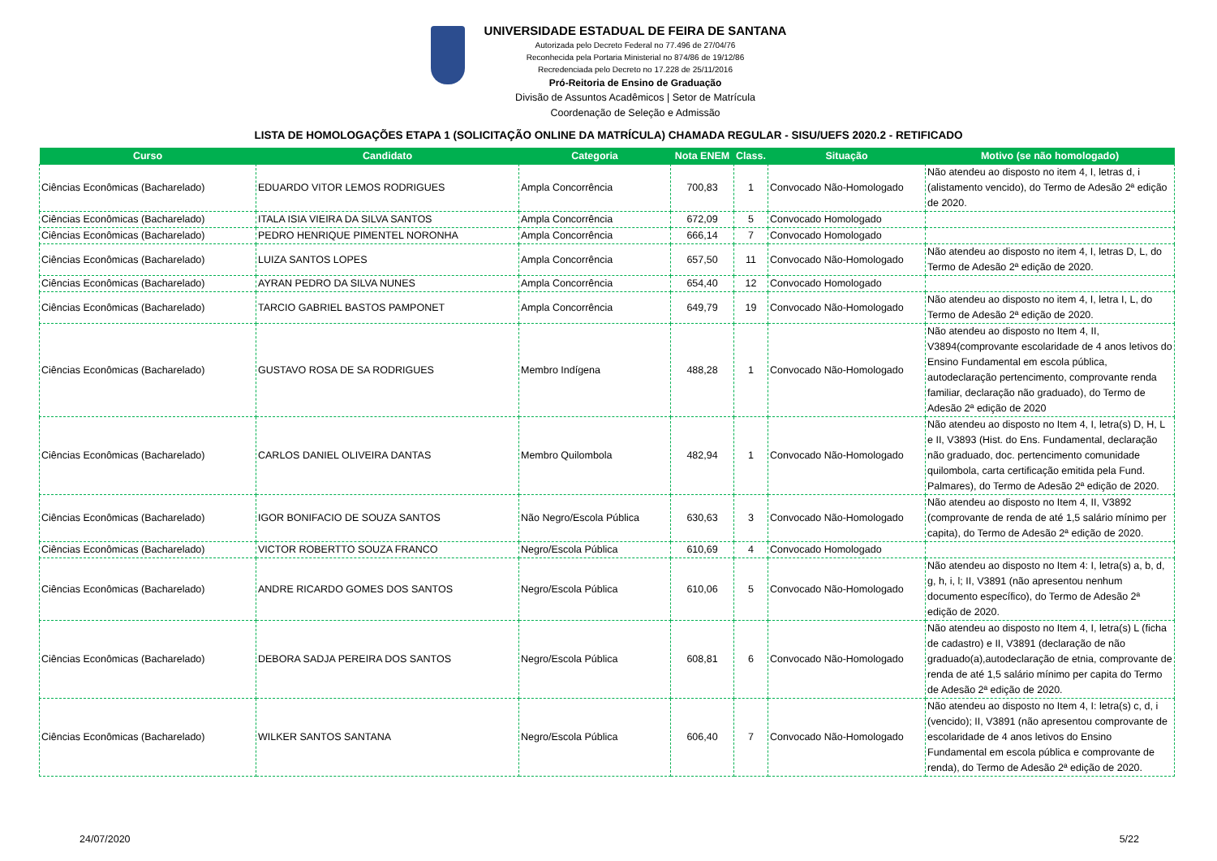UNIVERSIDADE ESTADUAL DE FEIRA DE SANTANA
Autorizada pelo Decreto Federal no 77.496 de 27/04/76
Reconhecida pela Portaria Ministerial no 874/86 de 19/12/86
Recredenciada pelo Decreto no 17.228 de 25/11/2016
Pró-Reitoria de Ensino de Graduação
Divisão de Assuntos Acadêmicos | Setor de Matrícula
Coordenação de Seleção e Admissão
LISTA DE HOMOLOGAÇÕES ETAPA 1 (SOLICITAÇÃO ONLINE DA MATRÍCULA) CHAMADA REGULAR - SISU/UEFS 2020.2 - RETIFICADO
| Curso | Candidato | Categoria | Nota ENEM | Class. | Situação | Motivo (se não homologado) |
| --- | --- | --- | --- | --- | --- | --- |
| Ciências Econômicas (Bacharelado) | EDUARDO VITOR LEMOS RODRIGUES | Ampla Concorrência | 700,83 | 1 | Convocado Não-Homologado | Não atendeu ao disposto no item 4, I, letras d, i (alistamento vencido), do Termo de Adesão 2ª edição de 2020. |
| Ciências Econômicas (Bacharelado) | ITALA ISIA VIEIRA DA SILVA SANTOS | Ampla Concorrência | 672,09 | 5 | Convocado Homologado | |
| Ciências Econômicas (Bacharelado) | PEDRO HENRIQUE PIMENTEL NORONHA | Ampla Concorrência | 666,14 | 7 | Convocado Homologado | |
| Ciências Econômicas (Bacharelado) | LUIZA SANTOS LOPES | Ampla Concorrência | 657,50 | 11 | Convocado Não-Homologado | Não atendeu ao disposto no item 4, I, letras D, L, do Termo de Adesão 2ª edição de 2020. |
| Ciências Econômicas (Bacharelado) | AYRAN PEDRO DA SILVA NUNES | Ampla Concorrência | 654,40 | 12 | Convocado Homologado | |
| Ciências Econômicas (Bacharelado) | TARCIO GABRIEL BASTOS PAMPONET | Ampla Concorrência | 649,79 | 19 | Convocado Não-Homologado | Não atendeu ao disposto no item 4, I, letra I, L, do Termo de Adesão 2ª edição de 2020. |
| Ciências Econômicas (Bacharelado) | GUSTAVO ROSA DE SA RODRIGUES | Membro Indígena | 488,28 | 1 | Convocado Não-Homologado | Não atendeu ao disposto no Item 4, II, V3894(comprovante escolaridade de 4 anos letivos do Ensino Fundamental em escola pública, autodeclaração pertencimento, comprovante renda familiar, declaração não graduado), do Termo de Adesão 2ª edição de 2020 |
| Ciências Econômicas (Bacharelado) | CARLOS DANIEL OLIVEIRA DANTAS | Membro Quilombola | 482,94 | 1 | Convocado Não-Homologado | Não atendeu ao disposto no Item 4, I, letra(s) D, H, L e II, V3893 (Hist. do Ens. Fundamental, declaração não graduado, doc. pertencimento comunidade quilombola, carta certificação emitida pela Fund. Palmares), do Termo de Adesão 2ª edição de 2020. |
| Ciências Econômicas (Bacharelado) | IGOR BONIFACIO DE SOUZA SANTOS | Não Negro/Escola Pública | 630,63 | 3 | Convocado Não-Homologado | Não atendeu ao disposto no Item 4, II, V3892 (comprovante de renda de até 1,5 salário mínimo per capita), do Termo de Adesão 2ª edição de 2020. |
| Ciências Econômicas (Bacharelado) | VICTOR ROBERTTO SOUZA FRANCO | Negro/Escola Pública | 610,69 | 4 | Convocado Homologado | |
| Ciências Econômicas (Bacharelado) | ANDRE RICARDO GOMES DOS SANTOS | Negro/Escola Pública | 610,06 | 5 | Convocado Não-Homologado | Não atendeu ao disposto no Item 4: I, letra(s) a, b, d, g, h, i, l; II, V3891 (não apresentou nenhum documento específico), do Termo de Adesão 2ª edição de 2020. |
| Ciências Econômicas (Bacharelado) | DEBORA SADJA PEREIRA DOS SANTOS | Negro/Escola Pública | 608,81 | 6 | Convocado Não-Homologado | Não atendeu ao disposto no Item 4, I, letra(s) L (ficha de cadastro) e II, V3891 (declaração de não graduado(a),autodeclaração de etnia, comprovante de renda de até 1,5 salário mínimo per capita do Termo de Adesão 2ª edição de 2020. |
| Ciências Econômicas (Bacharelado) | WILKER SANTOS SANTANA | Negro/Escola Pública | 606,40 | 7 | Convocado Não-Homologado | Não atendeu ao disposto no Item 4, I: letra(s) c, d, i (vencido); II, V3891 (não apresentou comprovante de escolaridade de 4 anos letivos do Ensino Fundamental em escola pública e comprovante de renda), do Termo de Adesão 2ª edição de 2020. |
24/07/2020 5/22